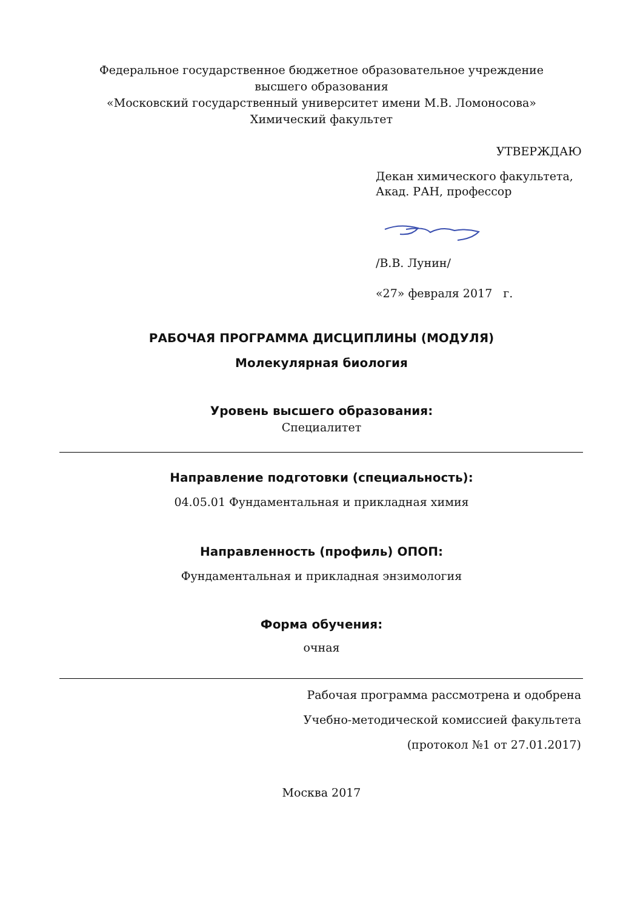Федеральное государственное бюджетное образовательное учреждение
высшего образования
«Московский государственный университет имени М.В. Ломоносова»
Химический факультет
УТВЕРЖДАЮ
Декан химического факультета,
Акад. РАН, профессор
/В.В. Лунин/
«27» февраля 2017 г.
РАБОЧАЯ ПРОГРАММА ДИСЦИПЛИНЫ (МОДУЛЯ)
Молекулярная биология
Уровень высшего образования:
Специалитет
Направление подготовки (специальность):
04.05.01 Фундаментальная и прикладная химия
Направленность (профиль) ОПОП:
Фундаментальная и прикладная энзимология
Форма обучения:
очная
Рабочая программа рассмотрена и одобрена
Учебно-методической комиссией факультета
(протокол №1 от 27.01.2017)
Москва 2017